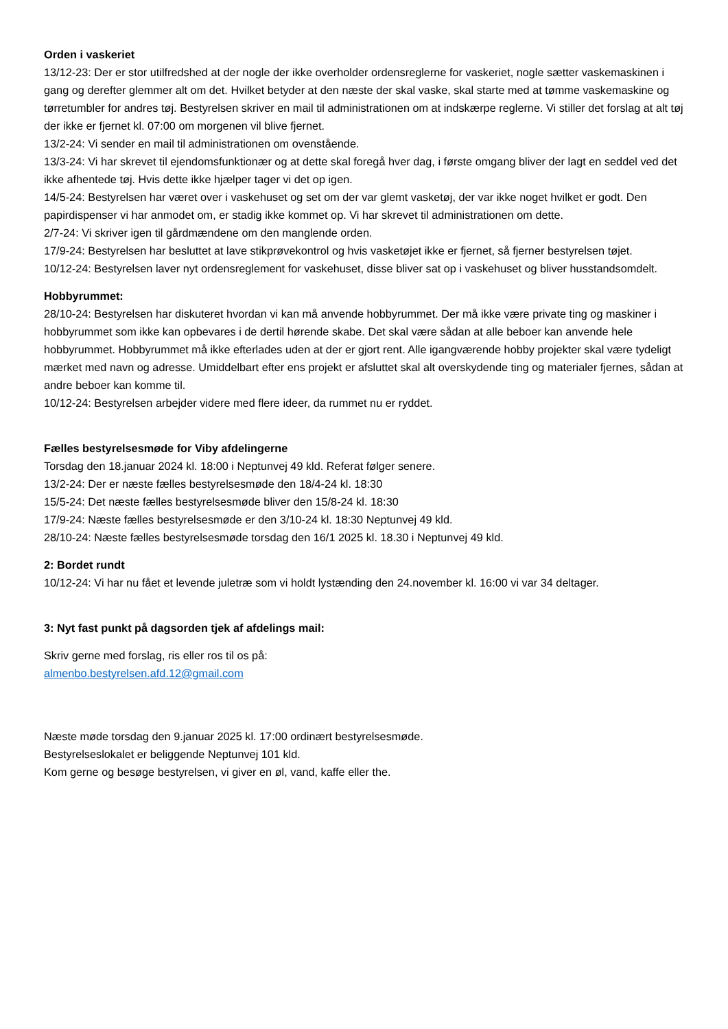Orden i vaskeriet
13/12-23: Der er stor utilfredshed at der nogle der ikke overholder ordensreglerne for vaskeriet, nogle sætter vaskemaskinen i gang og derefter glemmer alt om det. Hvilket betyder at den næste der skal vaske, skal starte med at tømme vaskemaskine og tørretumbler for andres tøj. Bestyrelsen skriver en mail til administrationen om at indskærpe reglerne. Vi stiller det forslag at alt tøj der ikke er fjernet kl. 07:00 om morgenen vil blive fjernet.
13/2-24: Vi sender en mail til administrationen om ovenstående.
13/3-24: Vi har skrevet til ejendomsfunktionær og at dette skal foregå hver dag, i første omgang bliver der lagt en seddel ved det ikke afhentede tøj. Hvis dette ikke hjælper tager vi det op igen.
14/5-24: Bestyrelsen har været over i vaskehuset og set om der var glemt vasketøj, der var ikke noget hvilket er godt. Den papirdispenser vi har anmodet om, er stadig ikke kommet op. Vi har skrevet til administrationen om dette.
2/7-24: Vi skriver igen til gårdmændene om den manglende orden.
17/9-24: Bestyrelsen har besluttet at lave stikprøvekontrol og hvis vasketøjet ikke er fjernet, så fjerner bestyrelsen tøjet.
10/12-24: Bestyrelsen laver nyt ordensreglement for vaskehuset, disse bliver sat op i vaskehuset og bliver husstandsomdelt.
Hobbyrummet:
28/10-24: Bestyrelsen har diskuteret hvordan vi kan må anvende hobbyrummet. Der må ikke være private ting og maskiner i hobbyrummet som ikke kan opbevares i de dertil hørende skabe. Det skal være sådan at alle beboer kan anvende hele hobbyrummet. Hobbyrummet må ikke efterlades uden at der er gjort rent. Alle igangværende hobby projekter skal være tydeligt mærket med navn og adresse. Umiddelbart efter ens projekt er afsluttet skal alt overskydende ting og materialer fjernes, sådan at andre beboer kan komme til.
10/12-24: Bestyrelsen arbejder videre med flere ideer, da rummet nu er ryddet.
Fælles bestyrelsesmøde for Viby afdelingerne
Torsdag den 18.januar 2024 kl. 18:00 i Neptunvej 49 kld. Referat følger senere.
13/2-24: Der er næste fælles bestyrelsesmøde den 18/4-24 kl. 18:30
15/5-24: Det næste fælles bestyrelsesmøde bliver den 15/8-24 kl. 18:30
17/9-24: Næste fælles bestyrelsesmøde er den 3/10-24 kl. 18:30 Neptunvej 49 kld.
28/10-24: Næste fælles bestyrelsesmøde torsdag den 16/1 2025 kl. 18.30 i Neptunvej 49 kld.
2: Bordet rundt
10/12-24: Vi har nu fået et levende juletræ som vi holdt lystænding den 24.november kl. 16:00 vi var 34 deltager.
3: Nyt fast punkt på dagsorden tjek af afdelings mail:
Skriv gerne med forslag, ris eller ros til os på:
almenbo.bestyrelsen.afd.12@gmail.com
Næste møde torsdag den 9.januar 2025 kl. 17:00 ordinært bestyrelsesmøde.
Bestyrelseslokalet er beliggende Neptunvej 101 kld.
Kom gerne og besøge bestyrelsen, vi giver en øl, vand, kaffe eller the.